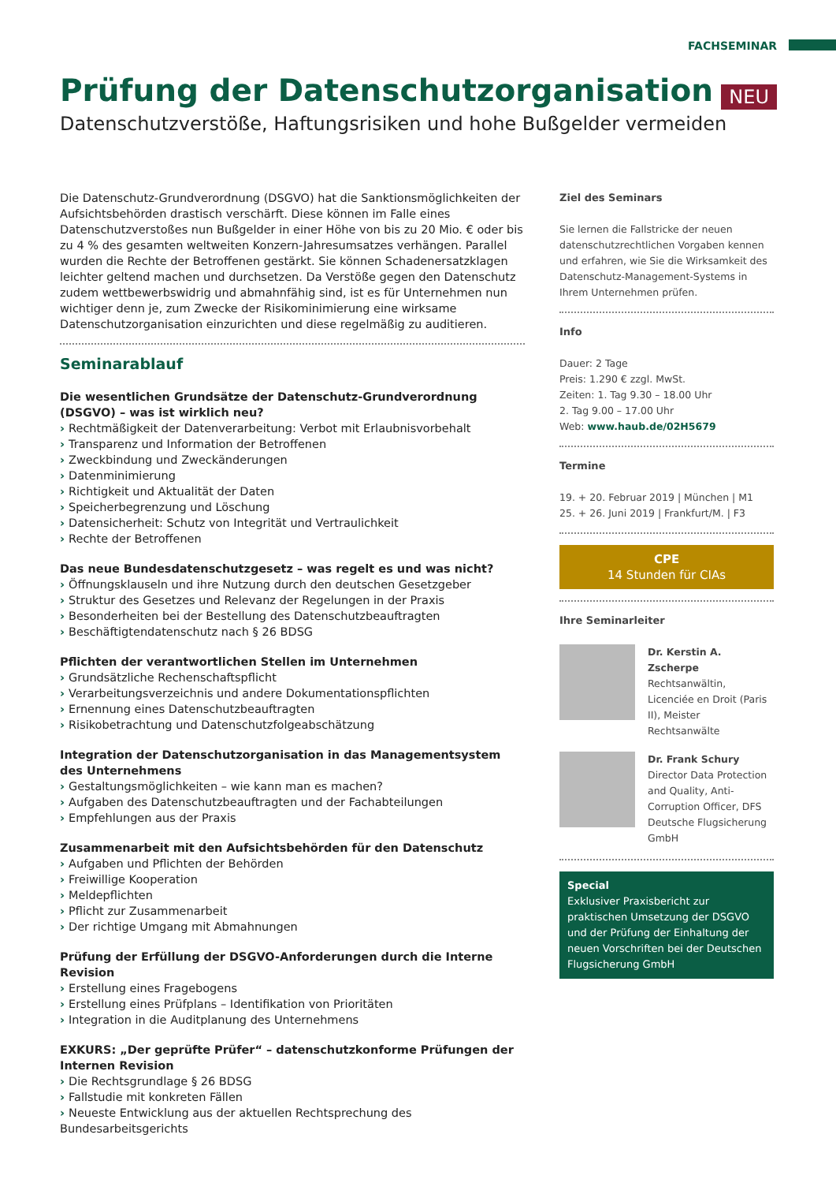FACHSEMINAR
NEU
Prüfung der Datenschutzorganisation
Datenschutzverstöße, Haftungsrisiken und hohe Bußgelder vermeiden
Die Datenschutz-Grundverordnung (DSGVO) hat die Sanktionsmöglichkeiten der Aufsichtsbehörden drastisch verschärft. Diese können im Falle eines Datenschutzverstoßes nun Bußgelder in einer Höhe von bis zu 20 Mio. € oder bis zu 4 % des gesamten weltweiten Konzern-Jahresumsatzes verhängen. Parallel wurden die Rechte der Betroffenen gestärkt. Sie können Schadenersatzklagen leichter geltend machen und durchsetzen. Da Verstöße gegen den Datenschutz zudem wettbewerbswidrig und abmahnfähig sind, ist es für Unternehmen nun wichtiger denn je, zum Zwecke der Risikominimierung eine wirksame Datenschutzorganisation einzurichten und diese regelmäßig zu auditieren.
Seminarablauf
Die wesentlichen Grundsätze der Datenschutz-Grundverordnung (DSGVO) – was ist wirklich neu?
Rechtmäßigkeit der Datenverarbeitung: Verbot mit Erlaubnisvorbehalt
Transparenz und Information der Betroffenen
Zweckbindung und Zweckänderungen
Datenminimierung
Richtigkeit und Aktualität der Daten
Speicherbegrenzung und Löschung
Datensicherheit: Schutz von Integrität und Vertraulichkeit
Rechte der Betroffenen
Das neue Bundesdatenschutzgesetz – was regelt es und was nicht?
Öffnungsklauseln und ihre Nutzung durch den deutschen Gesetzgeber
Struktur des Gesetzes und Relevanz der Regelungen in der Praxis
Besonderheiten bei der Bestellung des Datenschutzbeauftragten
Beschäftigtendatenschutz nach § 26 BDSG
Pflichten der verantwortlichen Stellen im Unternehmen
Grundsätzliche Rechenschaftspflicht
Verarbeitungsverzeichnis und andere Dokumentationspflichten
Ernennung eines Datenschutzbeauftragten
Risikobetrachtung und Datenschutzfolgeabschätzung
Integration der Datenschutzorganisation in das Managementsystem des Unternehmens
Gestaltungsmöglichkeiten – wie kann man es machen?
Aufgaben des Datenschutzbeauftragten und der Fachabteilungen
Empfehlungen aus der Praxis
Zusammenarbeit mit den Aufsichtsbehörden für den Datenschutz
Aufgaben und Pflichten der Behörden
Freiwillige Kooperation
Meldepflichten
Pflicht zur Zusammenarbeit
Der richtige Umgang mit Abmahnungen
Prüfung der Erfüllung der DSGVO-Anforderungen durch die Interne Revision
Erstellung eines Fragebogens
Erstellung eines Prüfplans – Identifikation von Prioritäten
Integration in die Auditplanung des Unternehmens
EXKURS: „Der geprüfte Prüfer“ – datenschutzkonforme Prüfungen der Internen Revision
Die Rechtsgrundlage § 26 BDSG
Fallstudie mit konkreten Fällen
Neueste Entwicklung aus der aktuellen Rechtsprechung des Bundesarbeitsgerichts
Ziel des Seminars
Sie lernen die Fallstricke der neuen datenschutzrechtlichen Vorgaben kennen und erfahren, wie Sie die Wirksamkeit des Datenschutz-Management-Systems in Ihrem Unternehmen prüfen.
Info
Dauer: 2 Tage
Preis: 1.290 € zzgl. MwSt.
Zeiten: 1. Tag 9.30 – 18.00 Uhr
2. Tag 9.00 – 17.00 Uhr
Web: www.haub.de/02H5679
Termine
19. + 20. Februar 2019 | München | M1
25. + 26. Juni 2019 | Frankfurt/M. | F3
CPE
14 Stunden für CIAs
Ihre Seminarleiter
Dr. Kerstin A. Zscherpe
Rechtsanwältin, Licenciée en Droit (Paris II), Meister Rechtsanwälte
Dr. Frank Schury
Director Data Protection and Quality, Anti-Corruption Officer, DFS Deutsche Flugsicherung GmbH
Special
Exklusiver Praxisbericht zur praktischen Umsetzung der DSGVO und der Prüfung der Einhaltung der neuen Vorschriften bei der Deutschen Flugsicherung GmbH